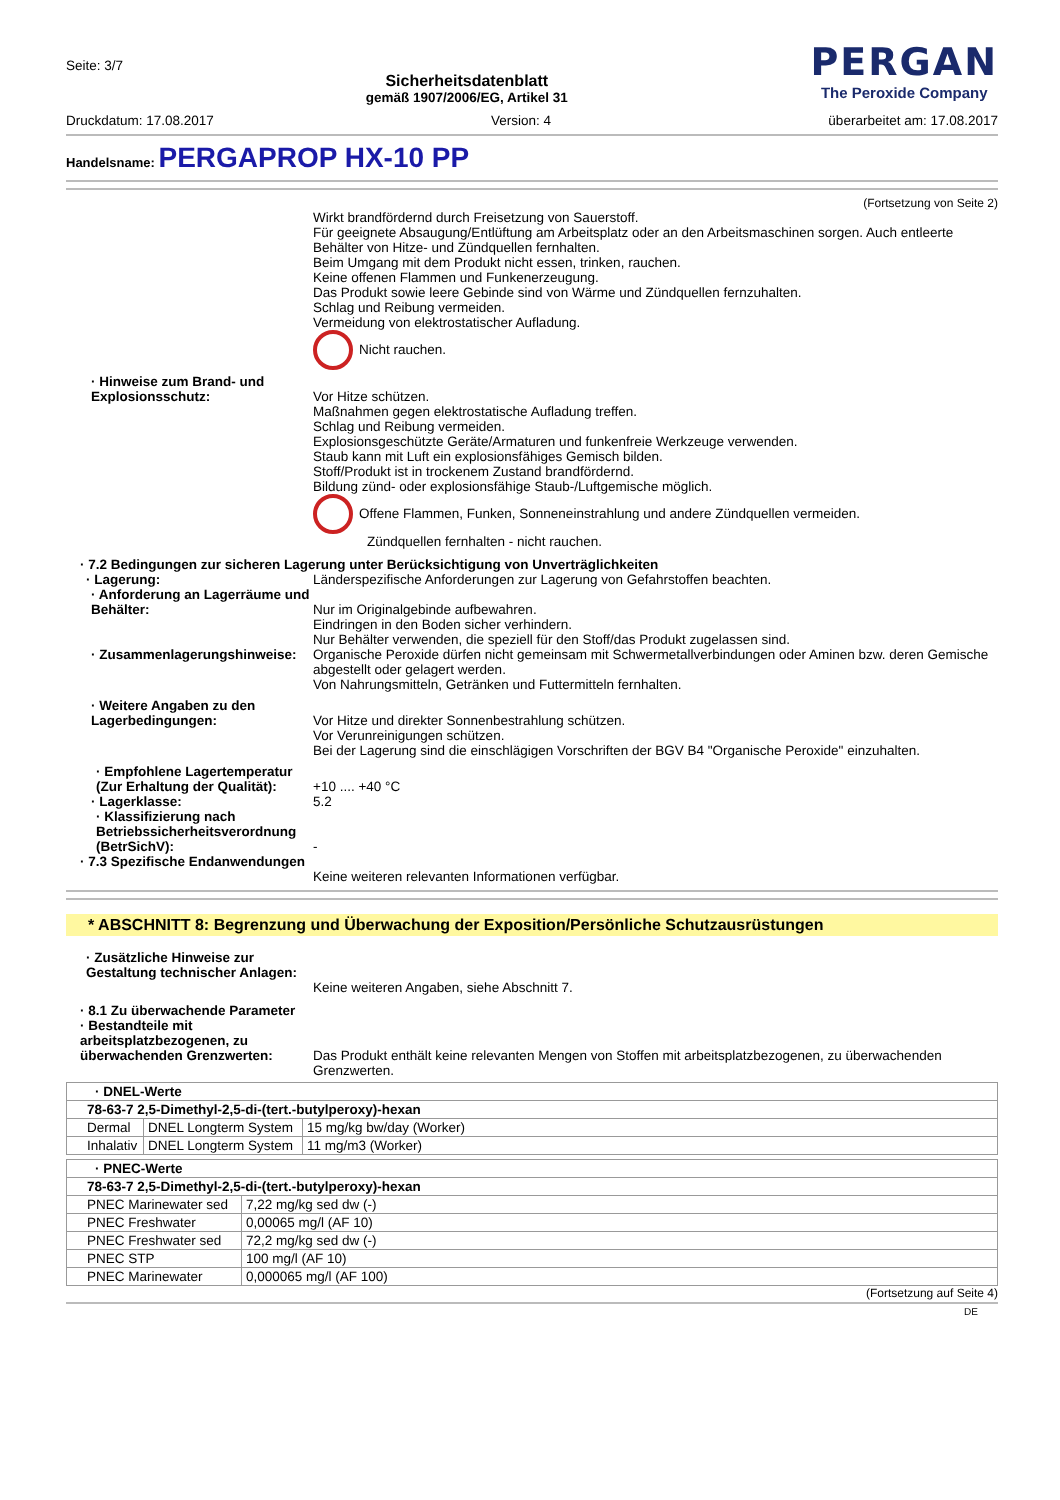Seite: 3/7
Sicherheitsdatenblatt
gemäß 1907/2006/EG, Artikel 31
PERGAN
The Peroxide Company
Druckdatum: 17.08.2017 Version: 4 überarbeitet am: 17.08.2017
Handelsname: PERGAPROP HX-10 PP
(Fortsetzung von Seite 2)
Wirkt brandfördernd durch Freisetzung von Sauerstoff.
Für geeignete Absaugung/Entlüftung am Arbeitsplatz oder an den Arbeitsmaschinen sorgen. Auch entleerte Behälter von Hitze- und Zündquellen fernhalten.
Beim Umgang mit dem Produkt nicht essen, trinken, rauchen.
Keine offenen Flammen und Funkenerzeugung.
Das Produkt sowie leere Gebinde sind von Wärme und Zündquellen fernzuhalten.
Schlag und Reibung vermeiden.
Vermeidung von elektrostatischer Aufladung.
Nicht rauchen.
· Hinweise zum Brand- und Explosionsschutz:
Vor Hitze schützen.
Maßnahmen gegen elektrostatische Aufladung treffen.
Schlag und Reibung vermeiden.
Explosionsgeschützte Geräte/Armaturen und funkenfreie Werkzeuge verwenden.
Staub kann mit Luft ein explosionsfähiges Gemisch bilden.
Stoff/Produkt ist in trockenem Zustand brandfördernd.
Bildung zünd- oder explosionsfähige Staub-/Luftgemische möglich.
Offene Flammen, Funken, Sonneneinstrahlung und andere Zündquellen vermeiden.
Zündquellen fernhalten - nicht rauchen.
· 7.2 Bedingungen zur sicheren Lagerung unter Berücksichtigung von Unverträglichkeiten
· Lagerung: Länderspezifische Anforderungen zur Lagerung von Gefahrstoffen beachten.
· Anforderung an Lagerräume und Behälter:
Nur im Originalgebinde aufbewahren.
Eindringen in den Boden sicher verhindern.
Nur Behälter verwenden, die speziell für den Stoff/das Produkt zugelassen sind.
· Zusammenlagerungshinweise:
Organische Peroxide dürfen nicht gemeinsam mit Schwermetallverbindungen oder Aminen bzw. deren Gemische abgestellt oder gelagert werden.
Von Nahrungsmitteln, Getränken und Futtermitteln fernhalten.
· Weitere Angaben zu den Lagerbedingungen:
Vor Hitze und direkter Sonnenbestrahlung schützen.
Vor Verunreinigungen schützen.
Bei der Lagerung sind die einschlägigen Vorschriften der BGV B4 "Organische Peroxide" einzuhalten.
· Empfohlene Lagertemperatur (Zur Erhaltung der Qualität):
+10 .... +40 °C
· Lagerklasse: 5.2
· Klassifizierung nach Betriebssicherheitsverordnung (BetrSichV):
-
· 7.3 Spezifische Endanwendungen
Keine weiteren relevanten Informationen verfügbar.
* ABSCHNITT 8: Begrenzung und Überwachung der Exposition/Persönliche Schutzausrüstungen
· Zusätzliche Hinweise zur Gestaltung technischer Anlagen:
Keine weiteren Angaben, siehe Abschnitt 7.
· 8.1 Zu überwachende Parameter
· Bestandteile mit arbeitsplatzbezogenen, zu überwachenden Grenzwerten:
Das Produkt enthält keine relevanten Mengen von Stoffen mit arbeitsplatzbezogenen, zu überwachenden Grenzwerten.
| · DNEL-Werte | | |
| 78-63-7 2,5-Dimethyl-2,5-di-(tert.-butylperoxy)-hexan | | |
| Dermal | DNEL Longterm System | 15 mg/kg bw/day (Worker) |
| Inhalativ | DNEL Longterm System | 11 mg/m3 (Worker) |
| · PNEC-Werte | |
| 78-63-7 2,5-Dimethyl-2,5-di-(tert.-butylperoxy)-hexan | |
| PNEC Marinewater sed | 7,22 mg/kg sed dw (-) |
| PNEC Freshwater | 0,00065 mg/l (AF 10) |
| PNEC Freshwater sed | 72,2 mg/kg sed dw (-) |
| PNEC STP | 100 mg/l (AF 10) |
| PNEC Marinewater | 0,000065 mg/l (AF 100) |
(Fortsetzung auf Seite 4)
DE